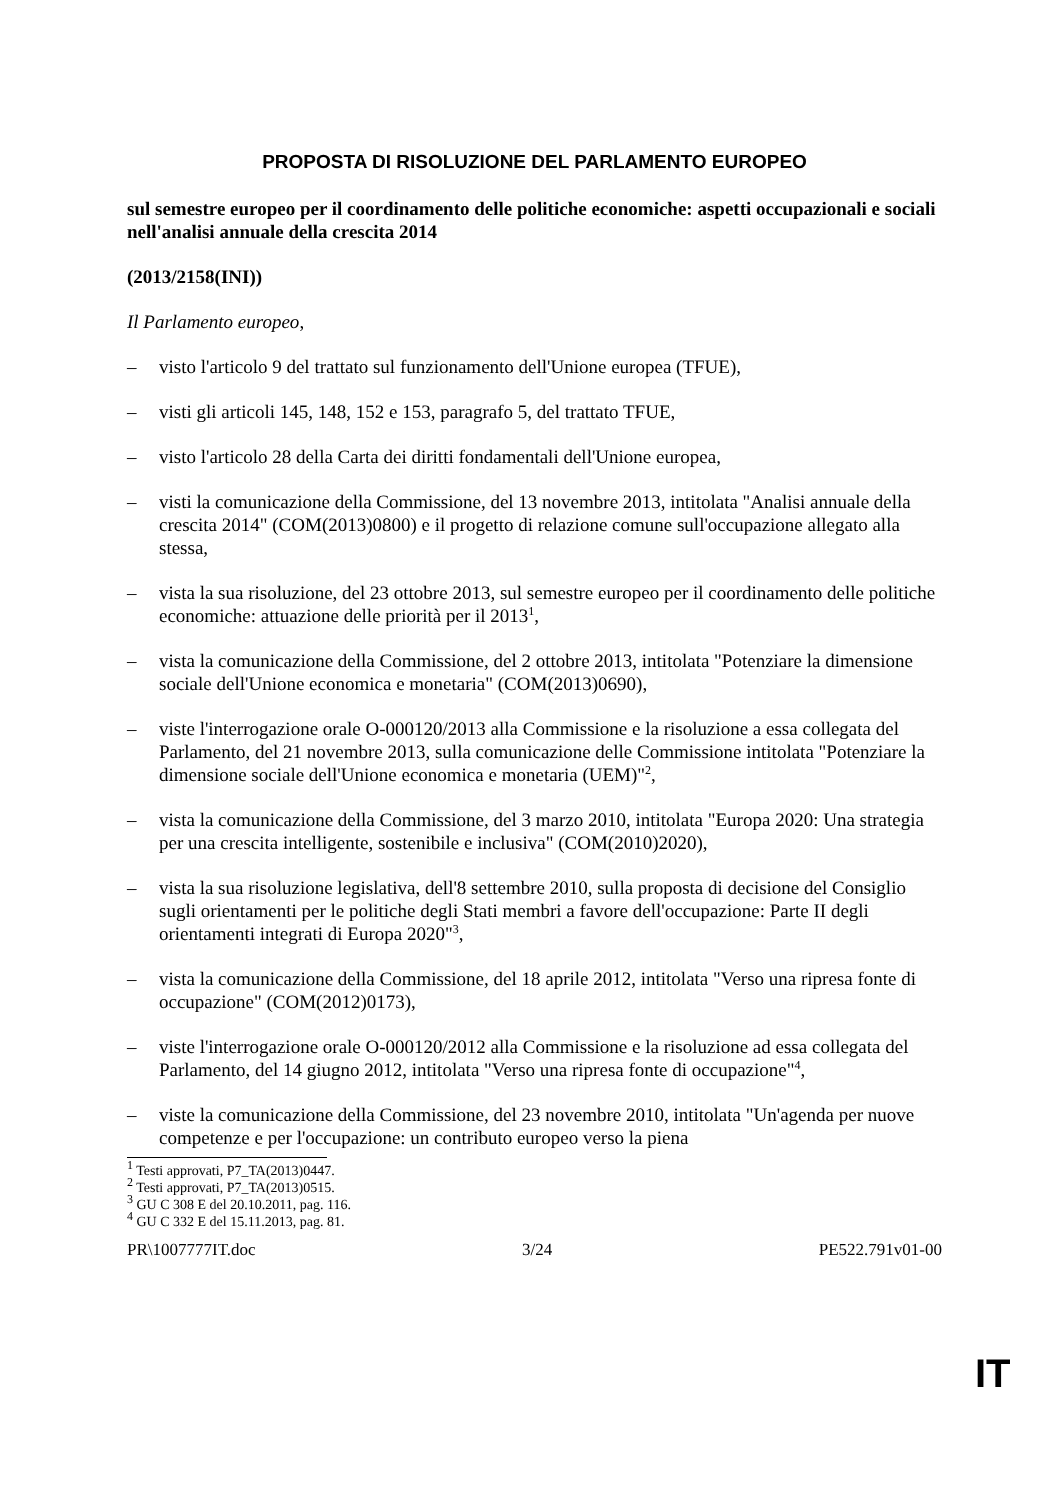PROPOSTA DI RISOLUZIONE DEL PARLAMENTO EUROPEO
sul semestre europeo per il coordinamento delle politiche economiche: aspetti occupazionali e sociali nell'analisi annuale della crescita 2014
(2013/2158(INI))
Il Parlamento europeo,
– visto l'articolo 9 del trattato sul funzionamento dell'Unione europea (TFUE),
– visti gli articoli 145, 148, 152 e 153, paragrafo 5, del trattato TFUE,
– visto l'articolo 28 della Carta dei diritti fondamentali dell'Unione europea,
– visti la comunicazione della Commissione, del 13 novembre 2013, intitolata "Analisi annuale della crescita 2014" (COM(2013)0800) e il progetto di relazione comune sull'occupazione allegato alla stessa,
– vista la sua risoluzione, del 23 ottobre 2013, sul semestre europeo per il coordinamento delle politiche economiche: attuazione delle priorità per il 2013<sup>1</sup>,
– vista la comunicazione della Commissione, del 2 ottobre 2013, intitolata "Potenziare la dimensione sociale dell'Unione economica e monetaria" (COM(2013)0690),
– viste l'interrogazione orale O-000120/2013 alla Commissione e la risoluzione a essa collegata del Parlamento, del 21 novembre 2013, sulla comunicazione delle Commissione intitolata "Potenziare la dimensione sociale dell'Unione economica e monetaria (UEM)"<sup>2</sup>,
– vista la comunicazione della Commissione, del 3 marzo 2010, intitolata "Europa 2020: Una strategia per una crescita intelligente, sostenibile e inclusiva" (COM(2010)2020),
– vista la sua risoluzione legislativa, dell'8 settembre 2010, sulla proposta di decisione del Consiglio sugli orientamenti per le politiche degli Stati membri a favore dell'occupazione: Parte II degli orientamenti integrati di Europa 2020"<sup>3</sup>,
– vista la comunicazione della Commissione, del 18 aprile 2012, intitolata "Verso una ripresa fonte di occupazione" (COM(2012)0173),
– viste l'interrogazione orale O-000120/2012 alla Commissione e la risoluzione ad essa collegata del Parlamento, del 14 giugno 2012, intitolata "Verso una ripresa fonte di occupazione"<sup>4</sup>,
– viste la comunicazione della Commissione, del 23 novembre 2010, intitolata "Un'agenda per nuove competenze e per l'occupazione: un contributo europeo verso la piena
<sup>1</sup> Testi approvati, P7_TA(2013)0447.
<sup>2</sup> Testi approvati, P7_TA(2013)0515.
<sup>3</sup> GU C 308 E del 20.10.2011, pag. 116.
<sup>4</sup> GU C 332 E del 15.11.2013, pag. 81.
PR\1007777IT.doc 3/24 PE522.791v01-00
IT